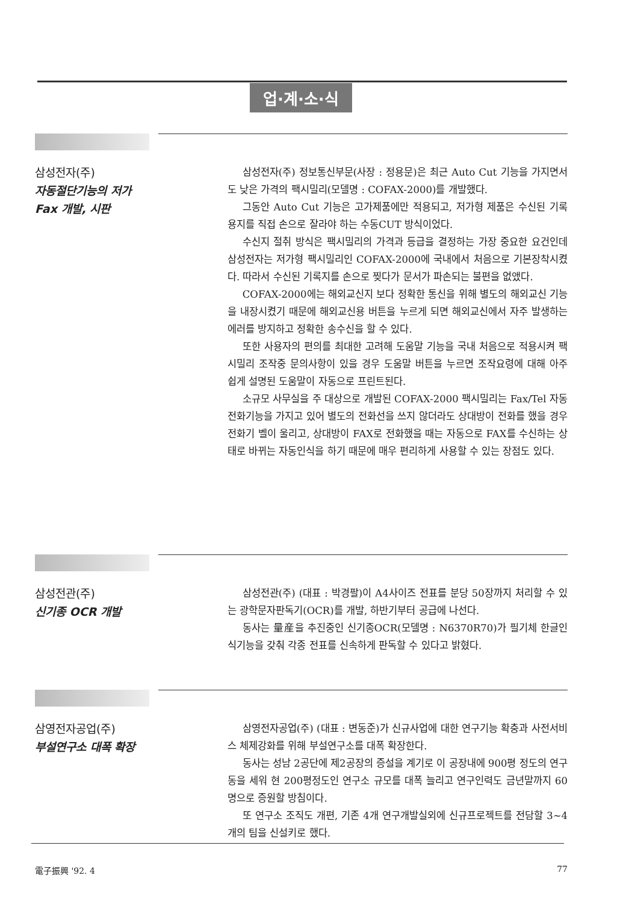업·계·소·식
삼성전자(주)
자동절단기능의 저가
Fax 개발, 시판
삼성전자(주) 정보통신부문(사장 : 정용문)은 최근 Auto Cut 기능을 가지면서도 낮은 가격의 팩시밀리(모델명 : COFAX-2000)를 개발했다.
그동안 Auto Cut 기능은 고가제품에만 적용되고, 저가형 제품은 수신된 기록용지를 직접 손으로 잘라야 하는 수동CUT 방식이었다.
수신지 절취 방식은 팩시밀리의 가격과 등급을 결정하는 가장 중요한 요건인데 삼성전자는 저가형 팩시밀리인 COFAX-2000에 국내에서 처음으로 기본장착시켰다. 따라서 수신된 기록지를 손으로 찢다가 문서가 파손되는 불편을 없앴다.
COFAX-2000에는 해외교신지 보다 정확한 통신을 위해 별도의 해외교신 기능을 내장시켰기 때문에 해외교신용 버튼을 누르게 되면 해외교신에서 자주 발생하는 에러를 방지하고 정확한 송수신을 할 수 있다.
또한 사용자의 편의를 최대한 고려해 도움말 기능을 국내 처음으로 적용시켜 팩시밀리 조작중 문의사항이 있을 경우 도움말 버튼을 누르면 조작요령에 대해 아주 쉽게 설명된 도움말이 자동으로 프린트된다.
소규모 사무실을 주 대상으로 개발된 COFAX-2000 팩시밀리는 Fax/Tel 자동전화기능을 가지고 있어 별도의 전화선을 쓰지 않더라도 상대방이 전화를 했을 경우 전화기 벨이 울리고, 상대방이 FAX로 전화했을 때는 자동으로 FAX를 수신하는 상태로 바뀌는 자동인식을 하기 때문에 매우 편리하게 사용할 수 있는 장점도 있다.
삼성전관(주)
신기종 OCR 개발
삼성전관(주) (대표 : 박경팔)이 A4사이즈 전표를 분당 50장까지 처리할 수 있는 광학문자판독기(OCR)를 개발, 하반기부터 공급에 나선다.
동사는 量産을 추진중인 신기종OCR(모델명 : N6370R70)가 필기체 한글인식기능을 갖춰 각종 전표를 신속하게 판독할 수 있다고 밝혔다.
삼영전자공업(주)
부설연구소 대폭 확장
삼영전자공업(주) (대표 : 변동준)가 신규사업에 대한 연구기능 확충과 사전서비스 체제강화를 위해 부설연구소를 대폭 확장한다.
동사는 성남 2공단에 제2공장의 증설을 계기로 이 공장내에 900평 정도의 연구동을 세워 현 200평정도인 연구소 규모를 대폭 늘리고 연구인력도 금년말까지 60명으로 증원할 방침이다.
또 연구소 조직도 개편, 기존 4개 연구개발실외에 신규프로젝트를 전담할 3~4개의 팀을 신설키로 했다.
電子振興 '92. 4 77